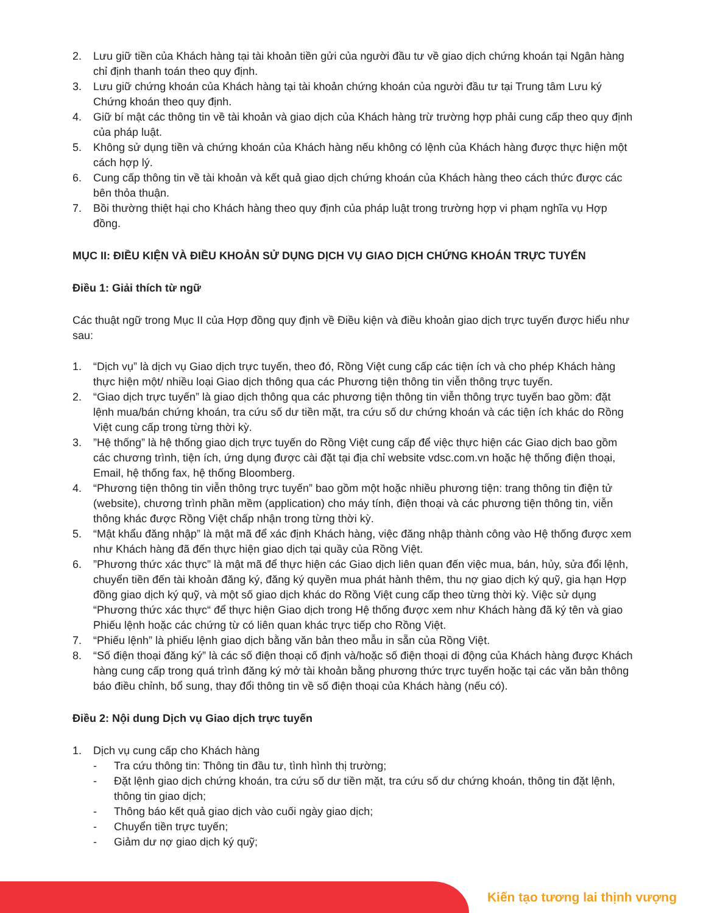2. Lưu giữ tiền của Khách hàng tại tài khoản tiền gửi của người đầu tư về giao dịch chứng khoán tại Ngân hàng chỉ định thanh toán theo quy định.
3. Lưu giữ chứng khoán của Khách hàng tại tài khoản chứng khoán của người đầu tư tại Trung tâm Lưu ký Chứng khoán theo quy định.
4. Giữ bí mật các thông tin về tài khoản và giao dịch của Khách hàng trừ trường hợp phải cung cấp theo quy định của pháp luật.
5. Không sử dụng tiền và chứng khoán của Khách hàng nếu không có lệnh của Khách hàng được thực hiện một cách hợp lý.
6. Cung cấp thông tin về tài khoản và kết quả giao dịch chứng khoán của Khách hàng theo cách thức được các bên thỏa thuận.
7. Bồi thường thiệt hại cho Khách hàng theo quy định của pháp luật trong trường hợp vi phạm nghĩa vụ Hợp đồng.
MỤC II: ĐIỀU KIỆN VÀ ĐIỀU KHOẢN SỬ DỤNG DỊCH VỤ GIAO DỊCH CHỨNG KHOÁN TRỰC TUYẾN
Điều 1: Giải thích từ ngữ
Các thuật ngữ trong Mục II của Hợp đồng quy định về Điều kiện và điều khoản giao dịch trực tuyến được hiểu như sau:
1. “Dịch vụ” là dịch vụ Giao dịch trực tuyến, theo đó, Rồng Việt cung cấp các tiện ích và cho phép Khách hàng thực hiện một/ nhiều loại Giao dịch thông qua các Phương tiện thông tin viễn thông trực tuyến.
2. “Giao dịch trực tuyến” là giao dịch thông qua các phương tiện thông tin viễn thông trực tuyến bao gồm: đặt lệnh mua/bán chứng khoán, tra cứu số dư tiền mặt, tra cứu số dư chứng khoán và các tiện ích khác do Rồng Việt cung cấp trong từng thời kỳ.
3.”Hệ thống” là hệ thống giao dịch trực tuyến do Rồng Việt cung cấp để việc thực hiện các Giao dịch bao gồm các chương trình, tiện ích, ứng dụng được cài đặt tại địa chỉ website vdsc.com.vn hoặc hệ thống điện thoại, Email, hệ thống fax, hệ thống Bloomberg.
4. “Phương tiện thông tin viễn thông trực tuyến” bao gồm một hoặc nhiều phương tiện: trang thông tin điện tử (website), chương trình phần mềm (application) cho máy tính, điện thoại và các phương tiện thông tin, viễn thông khác được Rồng Việt chấp nhận trong từng thời kỳ.
5. “Mật khẩu đăng nhập” là mật mã để xác định Khách hàng, việc đăng nhập thành công vào Hệ thống được xem như Khách hàng đã đến thực hiện giao dịch tại quầy của Rồng Việt.
6.”Phương thức xác thực” là mật mã để thực hiện các Giao dịch liên quan đến việc mua, bán, hủy, sửa đổi lệnh, chuyển tiền đến tài khoản đăng ký, đăng ký quyền mua phát hành thêm, thu nợ giao dịch ký quỹ, gia hạn Hợp đồng giao dịch ký quỹ, và một số giao dịch khác do Rồng Việt cung cấp theo từng thời kỳ. Việc sử dụng “Phương thức xác thực“ để thực hiện Giao dịch trong Hệ thống được xem như Khách hàng đã ký tên và giao Phiếu lệnh hoặc các chứng từ có liên quan khác trực tiếp cho Rồng Việt.
7. “Phiếu lệnh” là phiếu lệnh giao dịch bằng văn bản theo mẫu in sẵn của Rồng Việt.
8. “Số điện thoại đăng ký” là các số điện thoại cố định và/hoặc số điện thoại di động của Khách hàng được Khách hàng cung cấp trong quá trình đăng ký mở tài khoản bằng phương thức trực tuyến hoặc tại các văn bản thông báo điều chỉnh, bổ sung, thay đổi thông tin về số điện thoại của Khách hàng (nếu có).
Điều 2: Nội dung Dịch vụ Giao dịch trực tuyến
1. Dịch vụ cung cấp cho Khách hàng
- Tra cứu thông tin: Thông tin đầu tư, tình hình thị trường;
- Đặt lệnh giao dịch chứng khoán, tra cứu số dư tiền mặt, tra cứu số dư chứng khoán, thông tin đặt lệnh, thông tin giao dịch;
- Thông báo kết quả giao dịch vào cuối ngày giao dịch;
- Chuyển tiền trực tuyến;
- Giảm dư nợ giao dịch ký quỹ;
Kiến tạo tương lai thịnh vượng